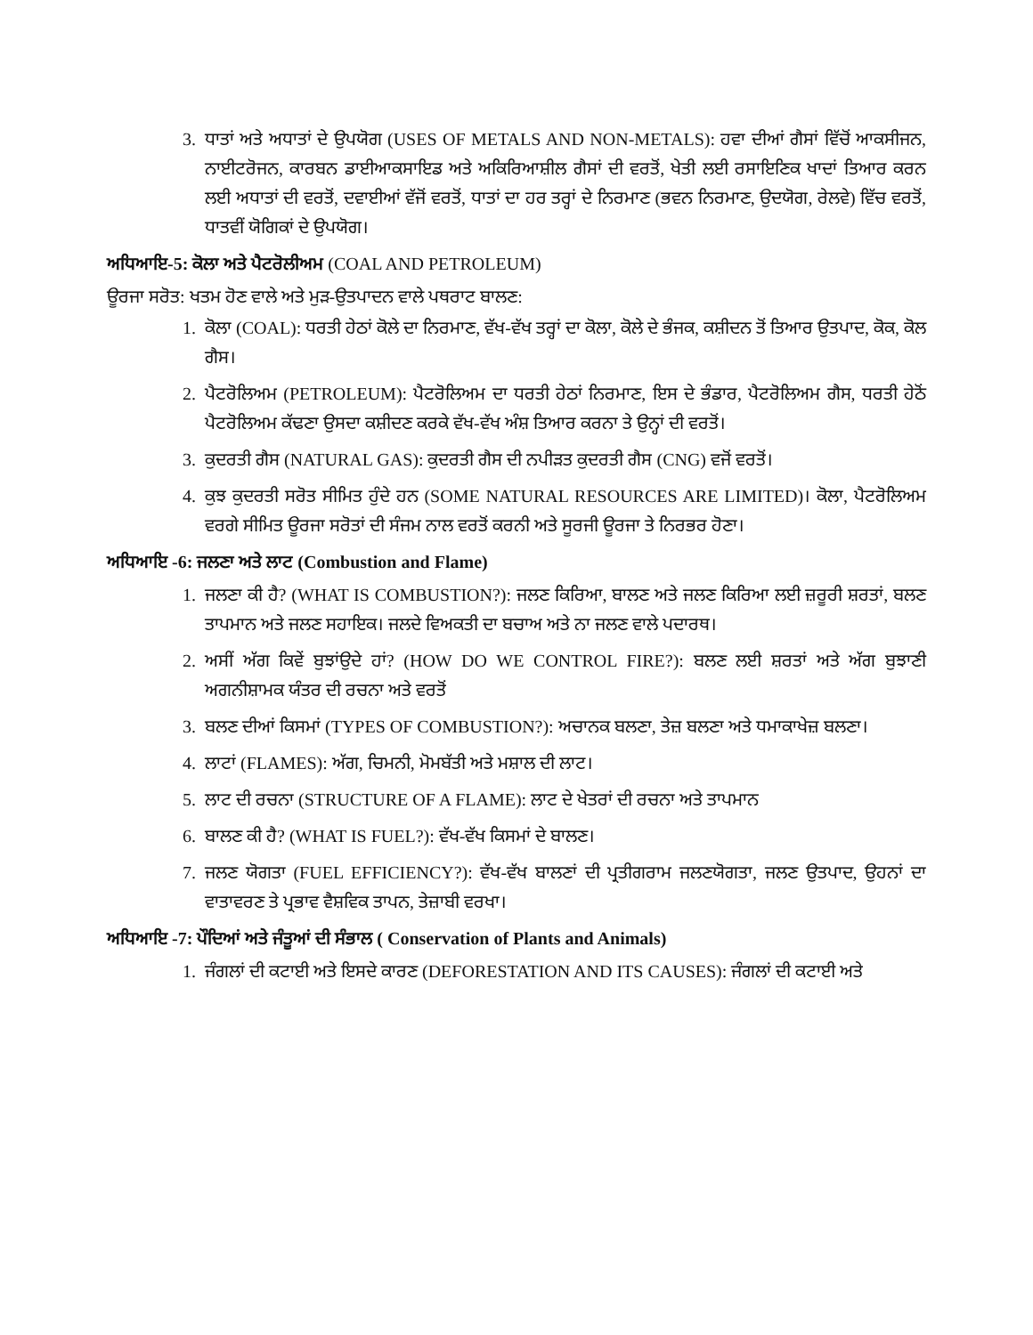3. ਧਾਤਾਂ ਅਤੇ ਅਧਾਤਾਂ ਦੇ ਉਪਯੋਗ (USES OF METALS AND NON-METALS): ਹਵਾ ਦੀਆਂ ਗੈਸਾਂ ਵਿੱਚੋਂ ਆਕਸੀਜਨ, ਨਾਈਟਰੋਜਨ, ਕਾਰਬਨ ਡਾਈਆਕਸਾਇਡ ਅਤੇ ਅਕਿਰਿਆਸ਼ੀਲ ਗੈਸਾਂ ਦੀ ਵਰਤੋਂ, ਖੇਤੀ ਲਈ ਰਸਾਇਣਿਕ ਖਾਦਾਂ ਤਿਆਰ ਕਰਨ ਲਈ ਅਧਾਤਾਂ ਦੀ ਵਰਤੋਂ, ਦਵਾਈਆਂ ਵੱਜੋਂ ਵਰਤੋਂ, ਧਾਤਾਂ ਦਾ ਹਰ ਤਰ੍ਹਾਂ ਦੇ ਨਿਰਮਾਣ (ਭਵਨ ਨਿਰਮਾਣ, ਉਦਯੋਗ, ਰੇਲਵੇ) ਵਿੱਚ ਵਰਤੋਂ, ਧਾਤਵੀਂ ਯੋਗਿਕਾਂ ਦੇ ਉਪਯੋਗ।
ਅਧਿਆਇ-5: ਕੋਲਾ ਅਤੇ ਪੈਟਰੋਲੀਅਮ (COAL AND PETROLEUM)
ਊਰਜਾ ਸਰੋਤ: ਖਤਮ ਹੋਣ ਵਾਲੇ ਅਤੇ ਮੁੜ-ਉਤਪਾਦਨ ਵਾਲੇ ਪਥਰਾਟ ਬਾਲਣ:
1. ਕੋਲਾ (COAL): ਧਰਤੀ ਹੇਠਾਂ ਕੋਲੇ ਦਾ ਨਿਰਮਾਣ, ਵੱਖ-ਵੱਖ ਤਰ੍ਹਾਂ ਦਾ ਕੋਲਾ, ਕੋਲੇ ਦੇ ਭੰਜਕ, ਕਸ਼ੀਦਨ ਤੋਂ ਤਿਆਰ ਉਤਪਾਦ, ਕੋਕ, ਕੋਲ ਗੈਸ।
2. ਪੈਟਰੋਲਿਅਮ (PETROLEUM): ਪੈਟਰੋਲਿਅਮ ਦਾ ਧਰਤੀ ਹੇਠਾਂ ਨਿਰਮਾਣ, ਇਸ ਦੇ ਭੰਡਾਰ, ਪੈਟਰੋਲਿਅਮ ਗੈਸ, ਧਰਤੀ ਹੇਠੋਂ ਪੈਟਰੋਲਿਅਮ ਕੱਢਣਾ ਉਸਦਾ ਕਸ਼ੀਦਣ ਕਰਕੇ ਵੱਖ-ਵੱਖ ਅੰਸ਼ ਤਿਆਰ ਕਰਨਾ ਤੇ ਉਨ੍ਹਾਂ ਦੀ ਵਰਤੋਂ।
3. ਕੁਦਰਤੀ ਗੈਸ (NATURAL GAS): ਕੁਦਰਤੀ ਗੈਸ ਦੀ ਨਪੀੜਤ ਕੁਦਰਤੀ ਗੈਸ (CNG) ਵਜੋਂ ਵਰਤੋਂ।
4. ਕੁਝ ਕੁਦਰਤੀ ਸਰੋਤ ਸੀਮਿਤ ਹੁੰਦੇ ਹਨ (SOME NATURAL RESOURCES ARE LIMITED)। ਕੋਲਾ, ਪੈਟਰੋਲਿਅਮ ਵਰਗੇ ਸੀਮਿਤ ਊਰਜਾ ਸਰੋਤਾਂ ਦੀ ਸੰਜਮ ਨਾਲ ਵਰਤੋਂ ਕਰਨੀ ਅਤੇ ਸੂਰਜੀ ਊਰਜਾ ਤੇ ਨਿਰਭਰ ਹੋਣਾ।
ਅਧਿਆਇ -6: ਜਲਣਾ ਅਤੇ ਲਾਟ (Combustion and Flame)
1. ਜਲਣਾ ਕੀ ਹੈ? (WHAT IS COMBUSTION?): ਜਲਣ ਕਿਰਿਆ, ਬਾਲਣ ਅਤੇ ਜਲਣ ਕਿਰਿਆ ਲਈ ਜ਼ਰੂਰੀ ਸ਼ਰਤਾਂ, ਬਲਣ ਤਾਪਮਾਨ ਅਤੇ ਜਲਣ ਸਹਾਇਕ। ਜਲਦੇ ਵਿਅਕਤੀ ਦਾ ਬਚਾਅ ਅਤੇ ਨਾ ਜਲਣ ਵਾਲੇ ਪਦਾਰਥ।
2. ਅਸੀਂ ਅੱਗ ਕਿਵੇਂ ਬੁਝਾਂਉਦੇ ਹਾਂ? (HOW DO WE CONTROL FIRE?): ਬਲਣ ਲਈ ਸ਼ਰਤਾਂ ਅਤੇ ਅੱਗ ਬੁਝਾਣੀ ਅਗਨੀਸ਼ਾਮਕ ਯੰਤਰ ਦੀ ਰਚਨਾ ਅਤੇ ਵਰਤੋਂ
3. ਬਲਣ ਦੀਆਂ ਕਿਸਮਾਂ (TYPES OF COMBUSTION?): ਅਚਾਨਕ ਬਲਣਾ, ਤੇਜ਼ ਬਲਣਾ ਅਤੇ ਧਮਾਕਾਖੇਜ਼ ਬਲਣਾ।
4. ਲਾਟਾਂ (FLAMES): ਅੱਗ, ਚਿਮਨੀ, ਮੋਮਬੱਤੀ ਅਤੇ ਮਸ਼ਾਲ ਦੀ ਲਾਟ।
5. ਲਾਟ ਦੀ ਰਚਨਾ (STRUCTURE OF A FLAME): ਲਾਟ ਦੇ ਖੇਤਰਾਂ ਦੀ ਰਚਨਾ ਅਤੇ ਤਾਪਮਾਨ
6. ਬਾਲਣ ਕੀ ਹੈ? (WHAT IS FUEL?): ਵੱਖ-ਵੱਖ ਕਿਸਮਾਂ ਦੇ ਬਾਲਣ।
7. ਜਲਣ ਯੋਗਤਾ (FUEL EFFICIENCY?): ਵੱਖ-ਵੱਖ ਬਾਲਣਾਂ ਦੀ ਪ੍ਰਤੀਗਰਾਮ ਜਲਣਯੋਗਤਾ, ਜਲਣ ਉਤਪਾਦ, ਉਹਨਾਂ ਦਾ ਵਾਤਾਵਰਣ ਤੇ ਪ੍ਰਭਾਵ ਵੈਸ਼ਵਿਕ ਤਾਪਨ, ਤੇਜ਼ਾਬੀ ਵਰਖਾ।
ਅਧਿਆਇ -7: ਪੌਦਿਆਂ ਅਤੇ ਜੰਤੂਆਂ ਦੀ ਸੰਭਾਲ ( Conservation of Plants and Animals)
1. ਜੰਗਲਾਂ ਦੀ ਕਟਾਈ ਅਤੇ ਇਸਦੇ ਕਾਰਣ (DEFORESTATION AND ITS CAUSES): ਜੰਗਲਾਂ ਦੀ ਕਟਾਈ ਅਤੇ